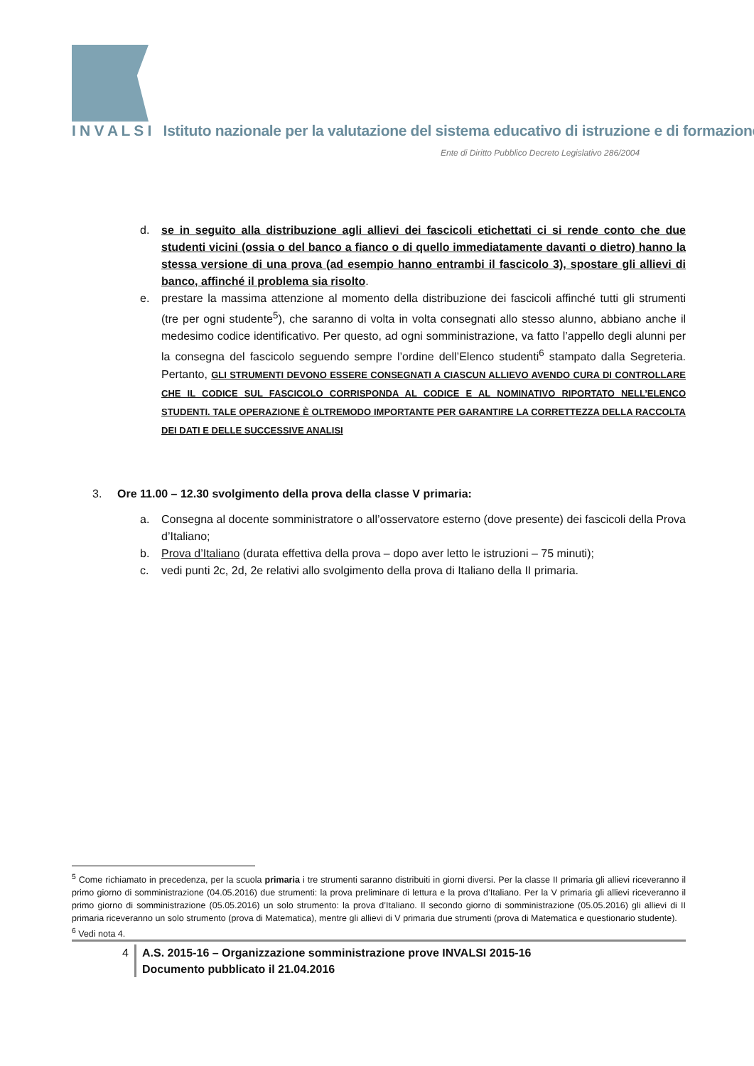I N V A L S I Istituto nazionale per la valutazione del sistema educativo di istruzione e di formazione
Ente di Diritto Pubblico Decreto Legislativo 286/2004
d. se in seguito alla distribuzione agli allievi dei fascicoli etichettati ci si rende conto che due studenti vicini (ossia o del banco a fianco o di quello immediatamente davanti o dietro) hanno la stessa versione di una prova (ad esempio hanno entrambi il fascicolo 3), spostare gli allievi di banco, affinché il problema sia risolto.
e. prestare la massima attenzione al momento della distribuzione dei fascicoli affinché tutti gli strumenti (tre per ogni studente<sup>5</sup>), che saranno di volta in volta consegnati allo stesso alunno, abbiano anche il medesimo codice identificativo. Per questo, ad ogni somministrazione, va fatto l’appello degli alunni per la consegna del fascicolo seguendo sempre l’ordine dell’Elenco studenti<sup>6</sup> stampato dalla Segreteria. Pertanto, GLI STRUMENTI DEVONO ESSERE CONSEGNATI A CIASCUN ALLIEVO AVENDO CURA DI CONTROLLARE CHE IL CODICE SUL FASCICOLO CORRISPONDA AL CODICE E AL NOMINATIVO RIPORTATO NELL’ELENCO STUDENTI. TALE OPERAZIONE È OLTREMODO IMPORTANTE PER GARANTIRE LA CORRETTEZZA DELLA RACCOLTA DEI DATI E DELLE SUCCESSIVE ANALISI
3. Ore 11.00 – 12.30 svolgimento della prova della classe V primaria:
a. Consegna al docente somministratore o all’osservatore esterno (dove presente) dei fascicoli della Prova d’Italiano;
b. Prova d’Italiano (durata effettiva della prova – dopo aver letto le istruzioni – 75 minuti);
c. vedi punti 2c, 2d, 2e relativi allo svolgimento della prova di Italiano della II primaria.
<sup>5</sup> Come richiamato in precedenza, per la scuola primaria i tre strumenti saranno distribuiti in giorni diversi. Per la classe II primaria gli allievi riceveranno il primo giorno di somministrazione (04.05.2016) due strumenti: la prova preliminare di lettura e la prova d’Italiano. Per la V primaria gli allievi riceveranno il primo giorno di somministrazione (05.05.2016) un solo strumento: la prova d’Italiano. Il secondo giorno di somministrazione (05.05.2016) gli allievi di II primaria riceveranno un solo strumento (prova di Matematica), mentre gli allievi di V primaria due strumenti (prova di Matematica e questionario studente).
<sup>6</sup> Vedi nota 4.
4 A.S. 2015-16 – Organizzazione somministrazione prove INVALSI 2015-16
Documento pubblicato il 21.04.2016